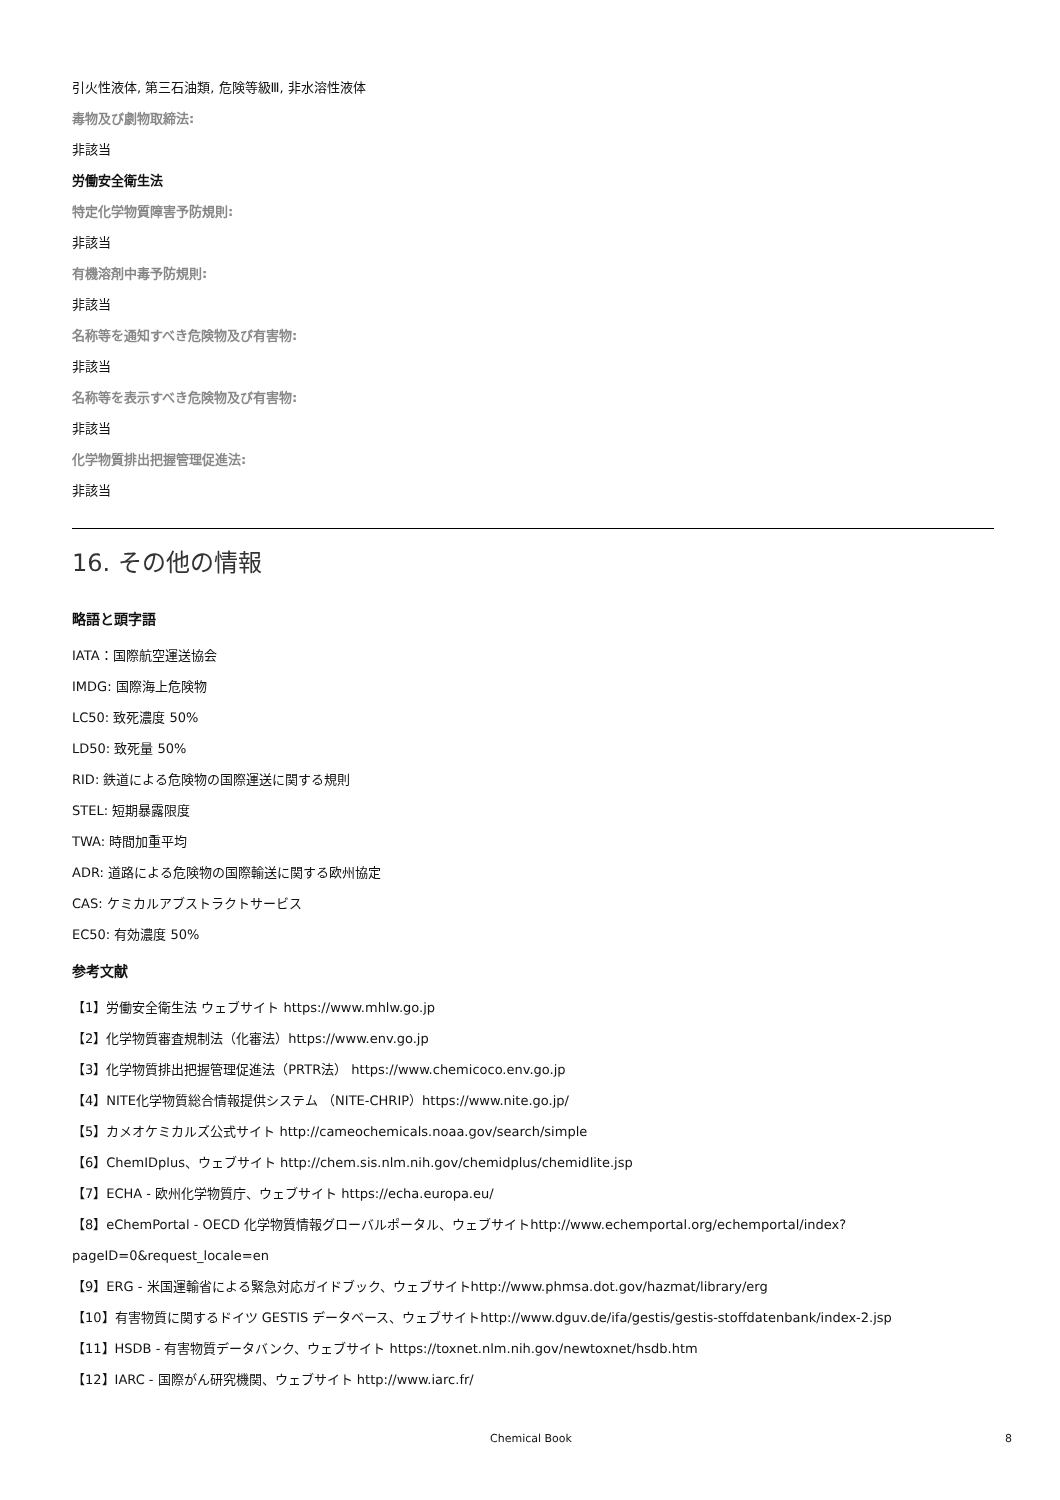引火性液体, 第三石油類, 危険等級Ⅲ, 非水溶性液体
毒物及び劇物取締法:
非該当
労働安全衛生法
特定化学物質障害予防規則:
非該当
有機溶剤中毒予防規則:
非該当
名称等を通知すべき危険物及び有害物:
非該当
名称等を表示すべき危険物及び有害物:
非該当
化学物質排出把握管理促進法:
非該当
16. その他の情報
略語と頭字語
IATA：国際航空運送協会
IMDG: 国際海上危険物
LC50: 致死濃度 50%
LD50: 致死量 50%
RID: 鉄道による危険物の国際運送に関する規則
STEL: 短期暴露限度
TWA: 時間加重平均
ADR: 道路による危険物の国際輸送に関する欧州協定
CAS: ケミカルアブストラクトサービス
EC50: 有効濃度 50%
参考文献
【1】労働安全衛生法 ウェブサイト https://www.mhlw.go.jp
【2】化学物質審査規制法（化審法）https://www.env.go.jp
【3】化学物質排出把握管理促進法（PRTR法） https://www.chemicoco.env.go.jp
【4】NITE化学物質総合情報提供システム （NITE-CHRIP）https://www.nite.go.jp/
【5】カメオケミカルズ公式サイト http://cameochemicals.noaa.gov/search/simple
【6】ChemIDplus、ウェブサイト http://chem.sis.nlm.nih.gov/chemidplus/chemidlite.jsp
【7】ECHA - 欧州化学物質庁、ウェブサイト https://echa.europa.eu/
【8】eChemPortal - OECD 化学物質情報グローバルポータル、ウェブサイトhttp://www.echemportal.org/echemportal/index?
pageID=0&request_locale=en
【9】ERG - 米国運輸省による緊急対応ガイドブック、ウェブサイトhttp://www.phmsa.dot.gov/hazmat/library/erg
【10】有害物質に関するドイツ GESTIS データベース、ウェブサイトhttp://www.dguv.de/ifa/gestis/gestis-stoffdatenbank/index-2.jsp
【11】HSDB - 有害物質データバンク、ウェブサイト https://toxnet.nlm.nih.gov/newtoxnet/hsdb.htm
【12】IARC - 国際がん研究機関、ウェブサイト http://www.iarc.fr/
Chemical Book 8